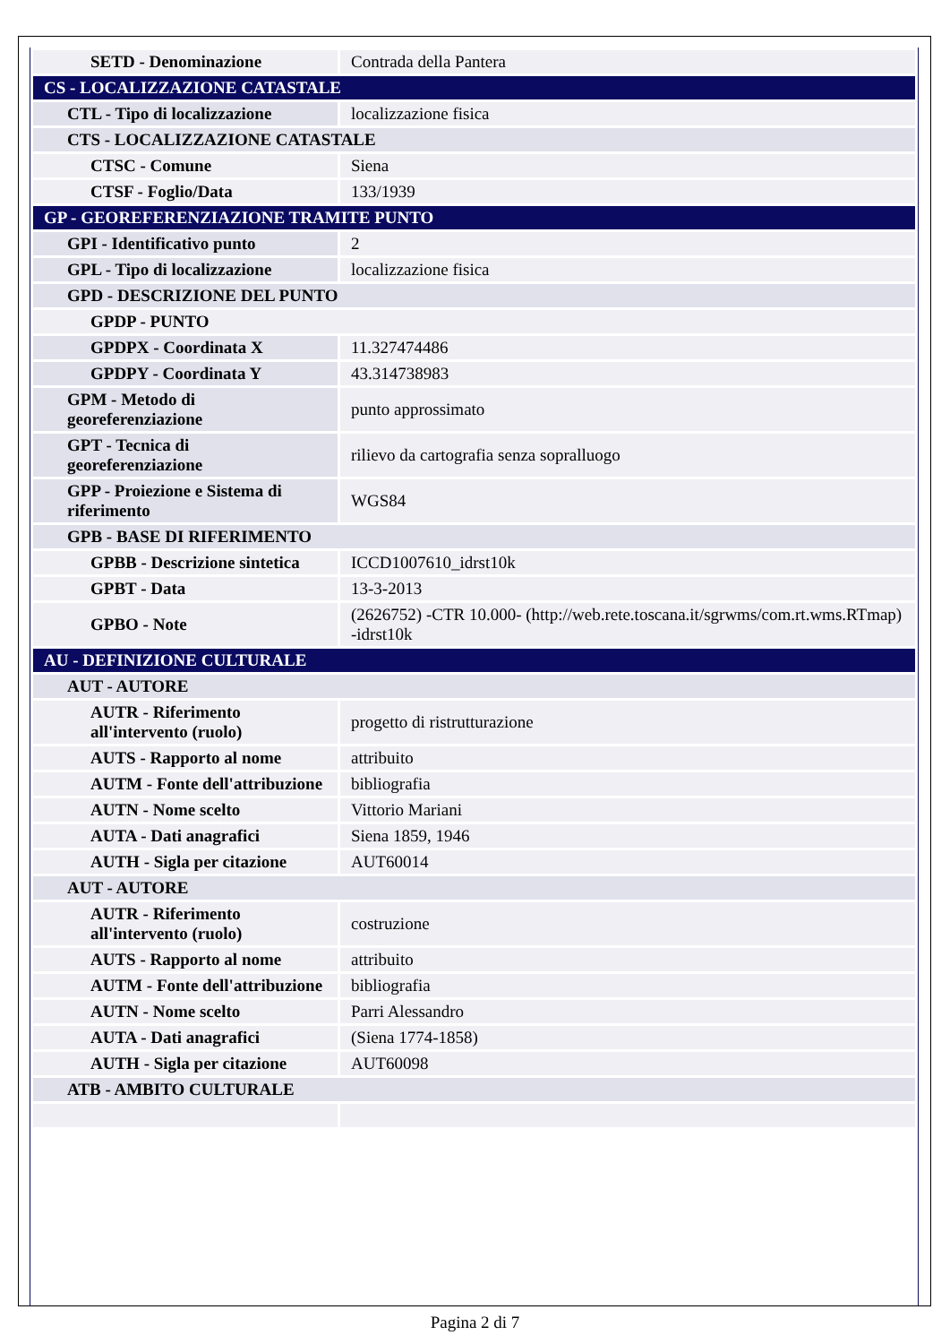| SETD - Denominazione | Contrada della Pantera |
| CS - LOCALIZZAZIONE CATASTALE | |
| CTL - Tipo di localizzazione | localizzazione fisica |
| CTS - LOCALIZZAZIONE CATASTALE | |
| CTSC - Comune | Siena |
| CTSF - Foglio/Data | 133/1939 |
| GP - GEOREFERENZIAZIONE TRAMITE PUNTO | |
| GPI - Identificativo punto | 2 |
| GPL - Tipo di localizzazione | localizzazione fisica |
| GPD - DESCRIZIONE DEL PUNTO | |
| GPDP - PUNTO | |
| GPDPX - Coordinata X | 11.327474486 |
| GPDPY - Coordinata Y | 43.314738983 |
| GPM - Metodo di georeferenziazione | punto approssimato |
| GPT - Tecnica di georeferenziazione | rilievo da cartografia senza sopralluogo |
| GPP - Proiezione e Sistema di riferimento | WGS84 |
| GPB - BASE DI RIFERIMENTO | |
| GPBB - Descrizione sintetica | ICCD1007610_idrst10k |
| GPBT - Data | 13-3-2013 |
| GPBO - Note | (2626752) -CTR 10.000- (http://web.rete.toscana.it/sgrwms/com.rt.wms.RTmap) -idrst10k |
| AU - DEFINIZIONE CULTURALE | |
| AUT - AUTORE | |
| AUTR - Riferimento all'intervento (ruolo) | progetto di ristrutturazione |
| AUTS - Rapporto al nome | attribuito |
| AUTM - Fonte dell'attribuzione | bibliografia |
| AUTN - Nome scelto | Vittorio Mariani |
| AUTA - Dati anagrafici | Siena 1859, 1946 |
| AUTH - Sigla per citazione | AUT60014 |
| AUT - AUTORE | |
| AUTR - Riferimento all'intervento (ruolo) | costruzione |
| AUTS - Rapporto al nome | attribuito |
| AUTM - Fonte dell'attribuzione | bibliografia |
| AUTN - Nome scelto | Parri Alessandro |
| AUTA - Dati anagrafici | (Siena 1774-1858) |
| AUTH - Sigla per citazione | AUT60098 |
| ATB - AMBITO CULTURALE | |
Pagina 2 di 7